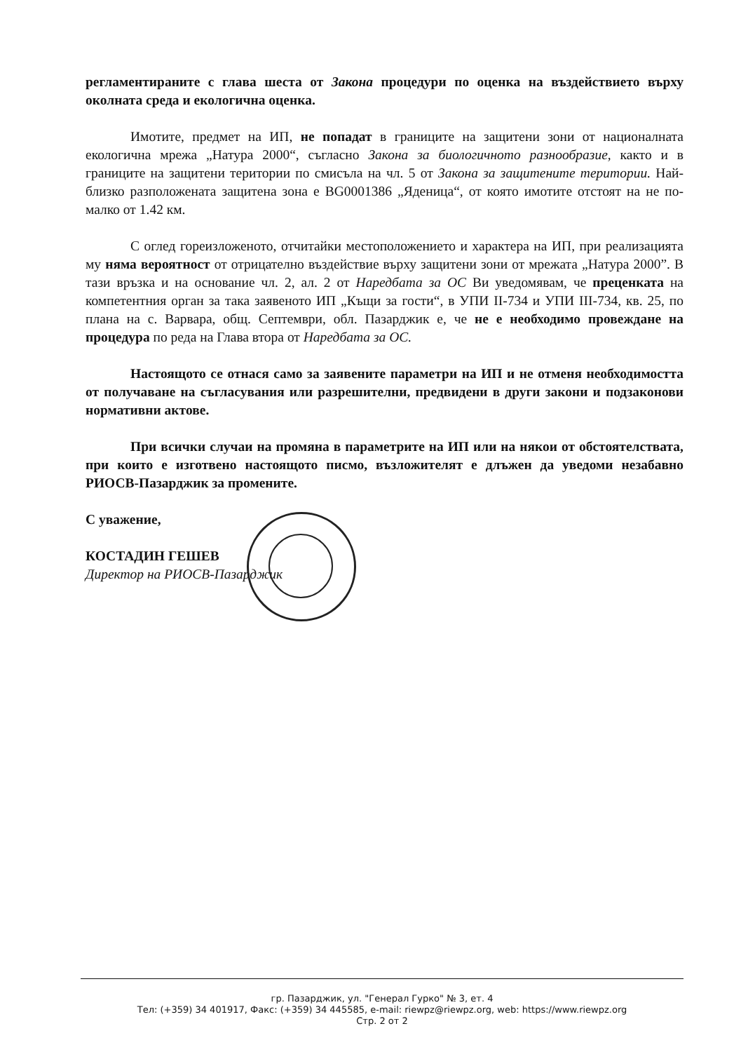регламентираните с глава шеста от Закона процедури по оценка на въздействието върху околната среда и екологична оценка.
Имотите, предмет на ИП, не попадат в границите на защитени зони от националната екологична мрежа „Натура 2000“, съгласно Закона за биологичното разнообразие, както и в границите на защитени територии по смисъла на чл. 5 от Закона за защитените територии. Най-близко разположената защитена зона е BG0001386 „Яденица“, от която имотите отстоят на не по-малко от 1.42 км.
С оглед гореизложеното, отчитайки местоположението и характера на ИП, при реализацията му няма вероятност от отрицателно въздействие върху защитени зони от мрежата „Натура 2000”. В тази връзка и на основание чл. 2, ал. 2 от Наредбата за ОС Ви уведомявам, че преценката на компетентния орган за така заявеното ИП „Къщи за гости“, в УПИ II-734 и УПИ III-734, кв. 25, по плана на с. Варвара, общ. Септември, обл. Пазарджик е, че не е необходимо провеждане на процедура по реда на Глава втора от Наредбата за ОС.
Настоящото се отнася само за заявените параметри на ИП и не отменя необходимостта от получаване на съгласувания или разрешителни, предвидени в други закони и подзаконови нормативни актове.
При всички случаи на промяна в параметрите на ИП или на някои от обстоятелствата, при които е изготвено настоящото писмо, възложителят е длъжен да уведоми незабавно РИОСВ-Пазарджик за промените.
С уважение,
КОСТАДИН ГЕШЕВ
Директор на РИОСВ-Пазарджик
гр. Пазарджик, ул. "Генерал Гурко" № 3, ет. 4
Тел: (+359) 34 401917, Факс: (+359) 34 445585, e-mail: riewpz@riewpz.org, web: https://www.riewpz.org
Стр. 2 от 2